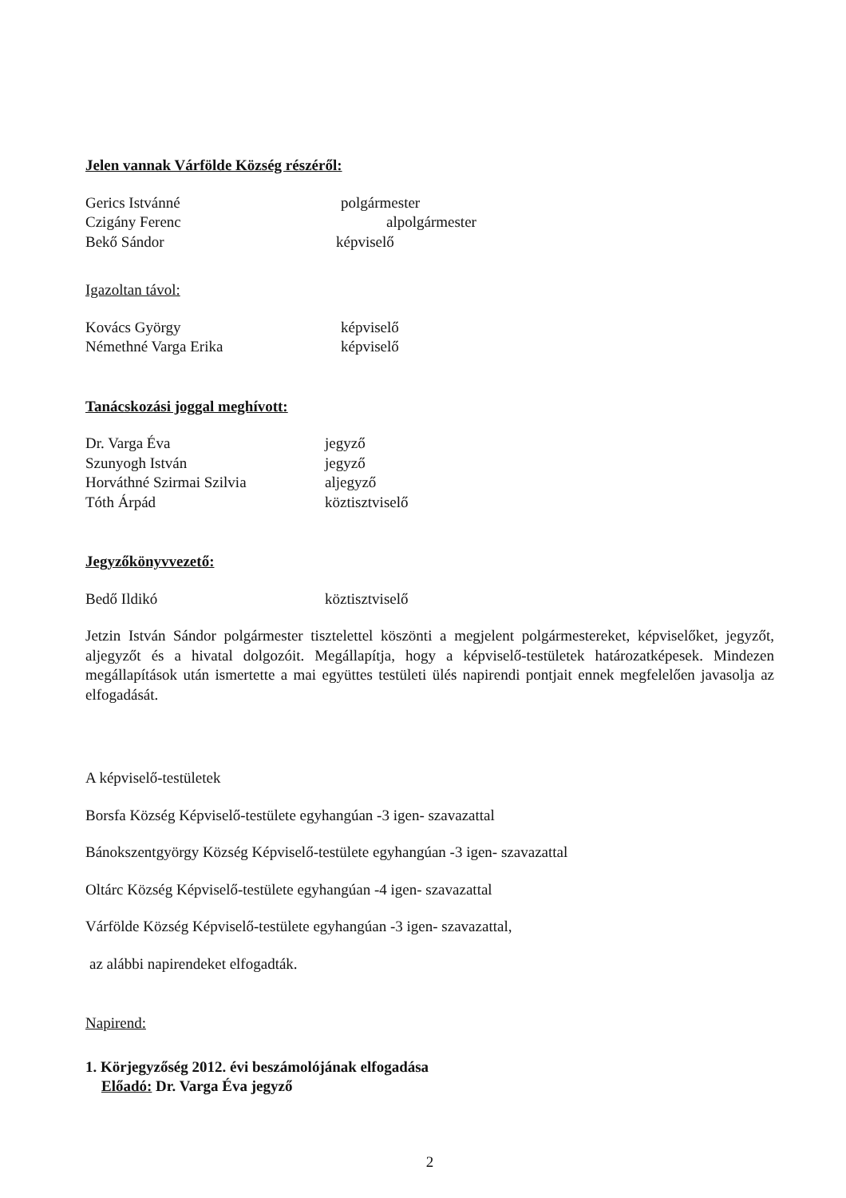Jelen vannak Várfölde Község részéről:
Gerics Istvánné polgármester
Czigány Ferenc alpolgármester
Bekő Sándor képviselő
Igazoltan távol:
Kovács György képviselő
Némethné Varga Erika képviselő
Tanácskozási joggal meghívott:
Dr. Varga Éva jegyző
Szunyogh István jegyző
Horváthné Szirmai Szilvia aljegyző
Tóth Árpád köztisztviselő
Jegyzőkönyvvezető:
Bedő Ildikó köztisztviselő
Jetzin István Sándor polgármester tisztelettel köszönti a megjelent polgármestereket, képviselőket, jegyzőt, aljegyzőt és a hivatal dolgozóit. Megállapítja, hogy a képviselő-testületek határozatképesek. Mindezen megállapítások után ismertette a mai együttes testületi ülés napirendi pontjait ennek megfelelően javasolja az elfogadását.
A képviselő-testületek
Borsfa Község Képviselő-testülete egyhangúan -3 igen- szavazattal
Bánokszentgyörgy Község Képviselő-testülete egyhangúan -3 igen- szavazattal
Oltárc Község Képviselő-testülete egyhangúan -4 igen- szavazattal
Várfölde Község Képviselő-testülete egyhangúan -3 igen- szavazattal,
az alábbi napirendeket elfogadták.
Napirend:
1. Körjegyzőség 2012. évi beszámolójának elfogadása
Előadó: Dr. Varga Éva jegyző
2